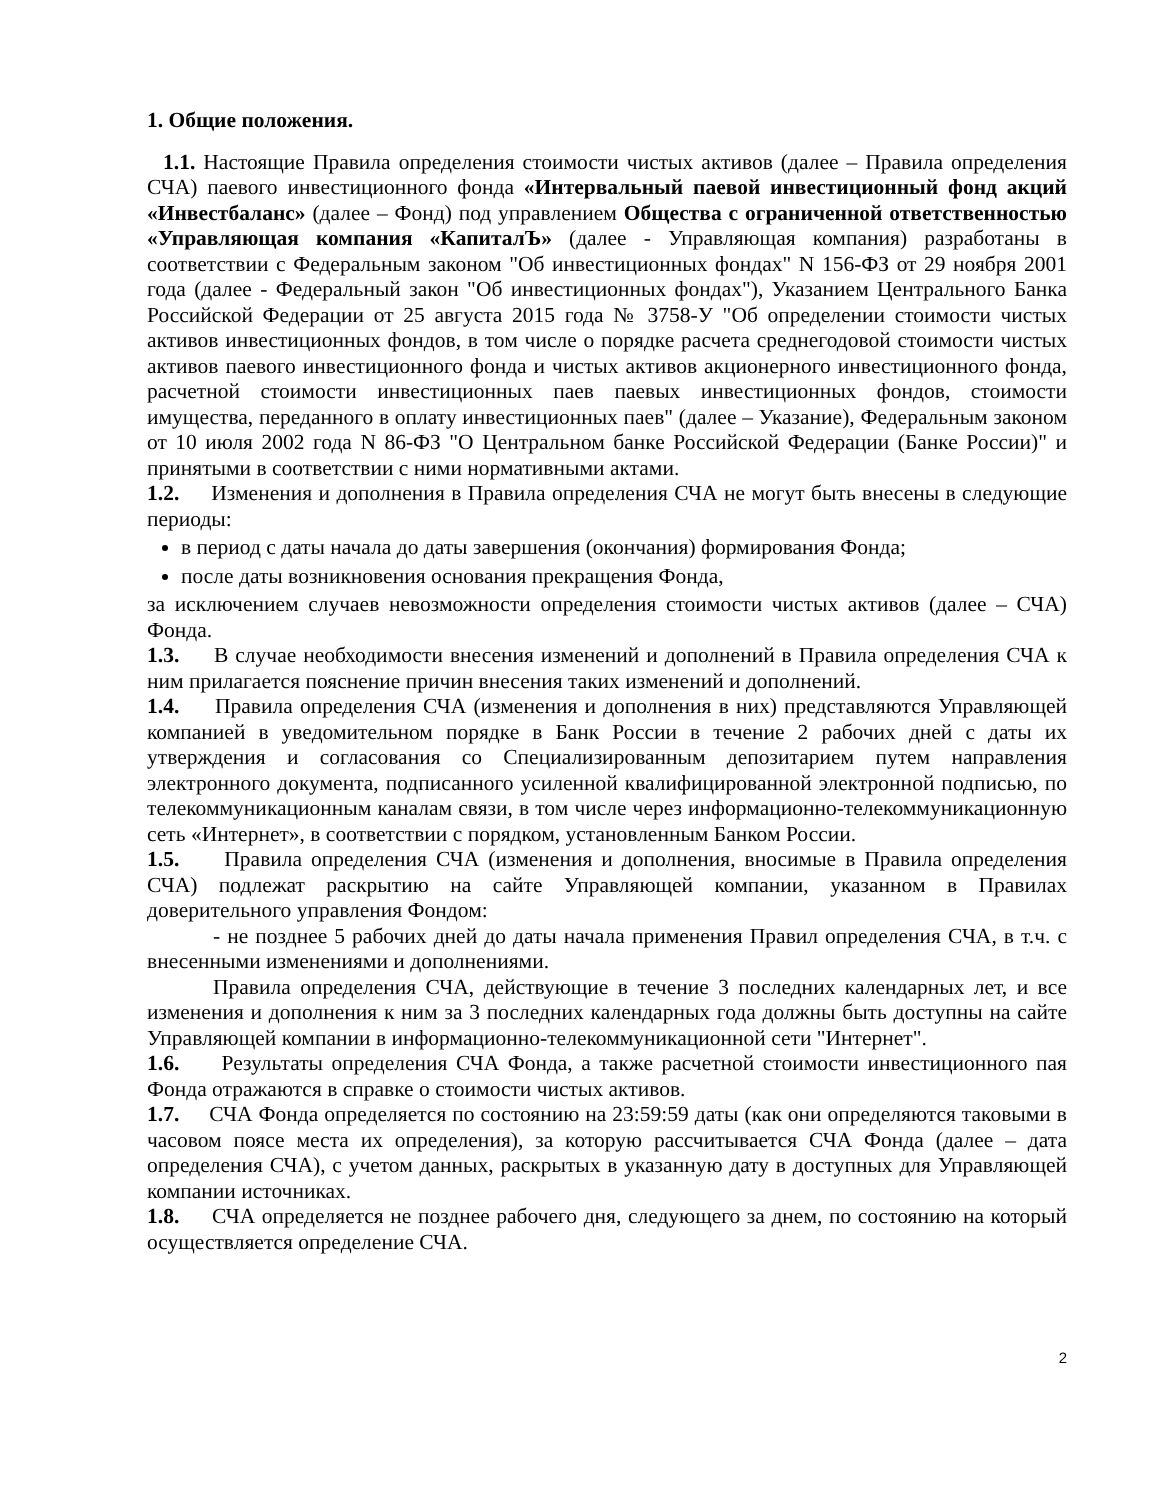1. Общие положения.
1.1. Настоящие Правила определения стоимости чистых активов (далее – Правила определения СЧА) паевого инвестиционного фонда «Интервальный паевой инвестиционный фонд акций «Инвестбаланс» (далее – Фонд) под управлением Общества с ограниченной ответственностью «Управляющая компания «КапиталЪ» (далее - Управляющая компания) разработаны в соответствии с Федеральным законом "Об инвестиционных фондах" N 156-ФЗ от 29 ноября 2001 года (далее - Федеральный закон "Об инвестиционных фондах"), Указанием Центрального Банка Российской Федерации от 25 августа 2015 года № 3758-У "Об определении стоимости чистых активов инвестиционных фондов, в том числе о порядке расчета среднегодовой стоимости чистых активов паевого инвестиционного фонда и чистых активов акционерного инвестиционного фонда, расчетной стоимости инвестиционных паев паевых инвестиционных фондов, стоимости имущества, переданного в оплату инвестиционных паев" (далее – Указание), Федеральным законом от 10 июля 2002 года N 86-ФЗ "О Центральном банке Российской Федерации (Банке России)" и принятыми в соответствии с ними нормативными актами.
1.2. Изменения и дополнения в Правила определения СЧА не могут быть внесены в следующие периоды:
в период с даты начала до даты завершения (окончания) формирования Фонда;
после даты возникновения основания прекращения Фонда,
за исключением случаев невозможности определения стоимости чистых активов (далее – СЧА) Фонда.
1.3. В случае необходимости внесения изменений и дополнений в Правила определения СЧА к ним прилагается пояснение причин внесения таких изменений и дополнений.
1.4. Правила определения СЧА (изменения и дополнения в них) представляются Управляющей компанией в уведомительном порядке в Банк России в течение 2 рабочих дней с даты их утверждения и согласования со Специализированным депозитарием путем направления электронного документа, подписанного усиленной квалифицированной электронной подписью, по телекоммуникационным каналам связи, в том числе через информационно-телекоммуникационную сеть «Интернет», в соответствии с порядком, установленным Банком России.
1.5. Правила определения СЧА (изменения и дополнения, вносимые в Правила определения СЧА) подлежат раскрытию на сайте Управляющей компании, указанном в Правилах доверительного управления Фондом:
- не позднее 5 рабочих дней до даты начала применения Правил определения СЧА, в т.ч. с внесенными изменениями и дополнениями.
Правила определения СЧА, действующие в течение 3 последних календарных лет, и все изменения и дополнения к ним за 3 последних календарных года должны быть доступны на сайте Управляющей компании в информационно-телекоммуникационной сети "Интернет".
1.6. Результаты определения СЧА Фонда, а также расчетной стоимости инвестиционного пая Фонда отражаются в справке о стоимости чистых активов.
1.7. СЧА Фонда определяется по состоянию на 23:59:59 даты (как они определяются таковыми в часовом поясе места их определения), за которую рассчитывается СЧА Фонда (далее – дата определения СЧА), с учетом данных, раскрытых в указанную дату в доступных для Управляющей компании источниках.
1.8. СЧА определяется не позднее рабочего дня, следующего за днем, по состоянию на который осуществляется определение СЧА.
2